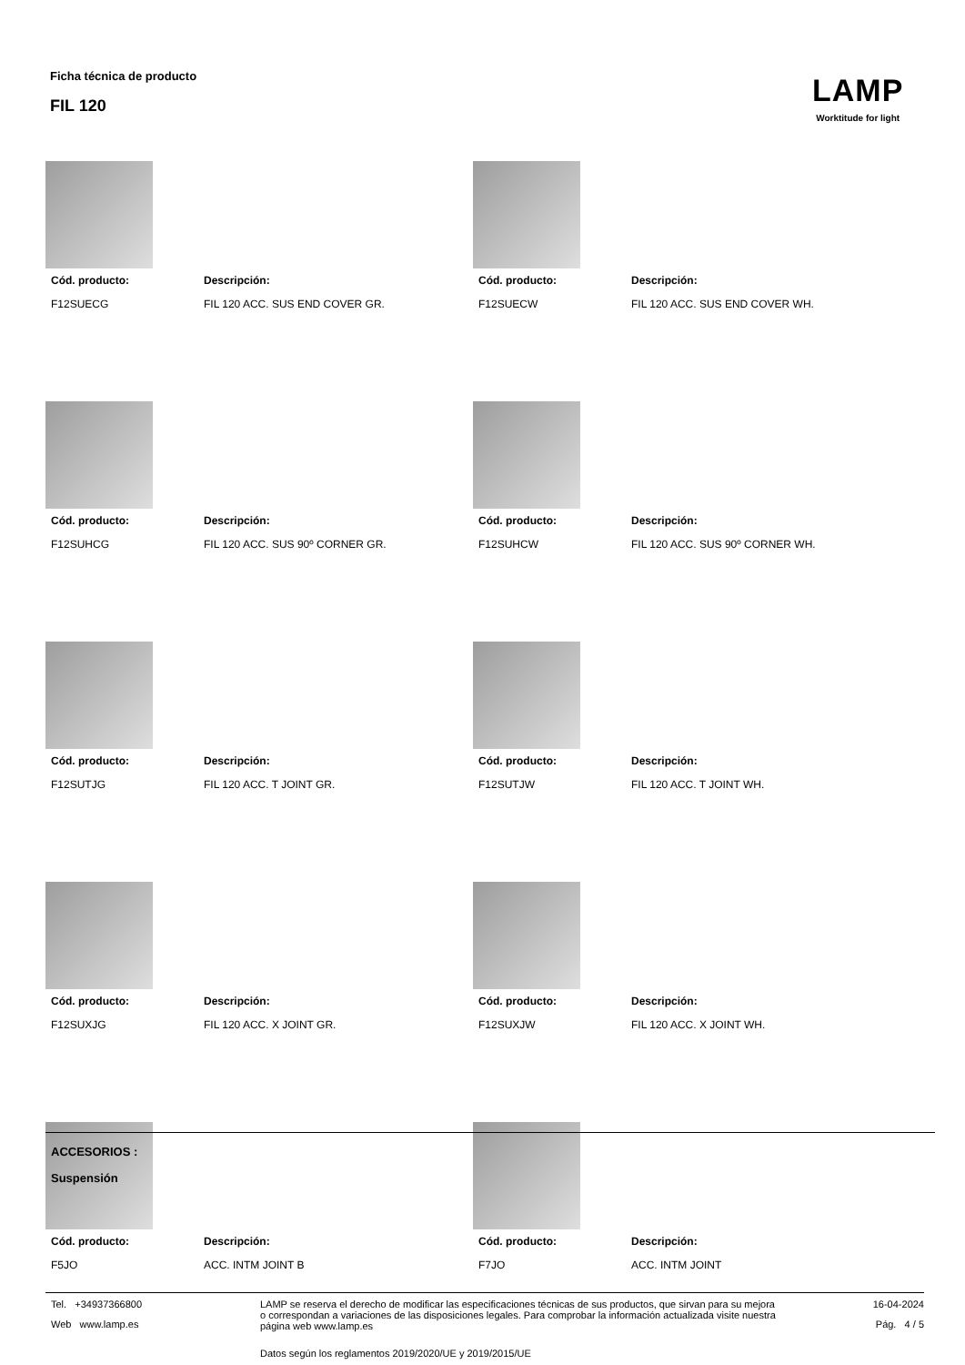Ficha técnica de producto
FIL 120
LAMP
Worktitude for light
Cód. producto: Descripción:
F12SUECG FIL 120 ACC. SUS END COVER GR.
Cód. producto: Descripción:
F12SUECW FIL 120 ACC. SUS END COVER WH.
Cód. producto: Descripción:
F12SUHCG FIL 120 ACC. SUS 90º CORNER GR.
Cód. producto: Descripción:
F12SUHCW FIL 120 ACC. SUS 90º CORNER WH.
Cód. producto: Descripción:
F12SUTJG FIL 120 ACC. T JOINT GR.
Cód. producto: Descripción:
F12SUTJW FIL 120 ACC. T JOINT WH.
Cód. producto: Descripción:
F12SUXJG FIL 120 ACC. X JOINT GR.
Cód. producto: Descripción:
F12SUXJW FIL 120 ACC. X JOINT WH.
Cód. producto: Descripción:
F5JO ACC. INTM JOINT B
Cód. producto: Descripción:
F7JO ACC. INTM JOINT
ACCESORIOS :
Suspensión
Tel. +34937366800
Web www.lamp.es
LAMP se reserva el derecho de modificar las especificaciones técnicas de sus productos, que sirvan para su mejora o correspondan a variaciones de las disposiciones legales. Para comprobar la información actualizada visite nuestra página web www.lamp.es
Datos según los reglamentos 2019/2020/UE y 2019/2015/UE
16-04-2024
Pág. 4 / 5